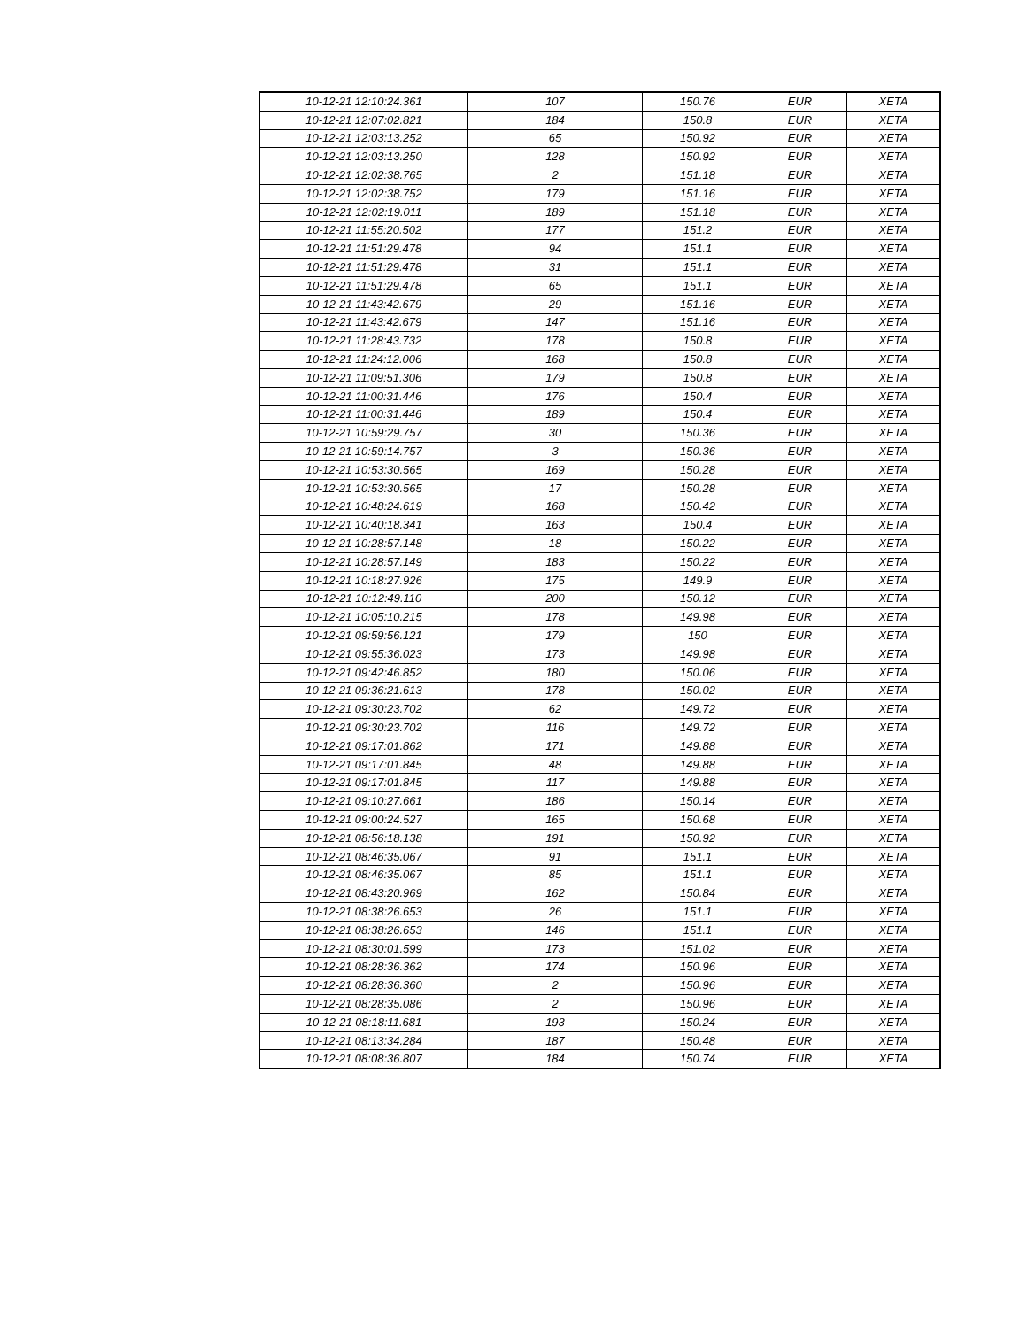| 10-12-21 12:10:24.361 | 107 | 150.76 | EUR | XETA |
| 10-12-21 12:07:02.821 | 184 | 150.8 | EUR | XETA |
| 10-12-21 12:03:13.252 | 65 | 150.92 | EUR | XETA |
| 10-12-21 12:03:13.250 | 128 | 150.92 | EUR | XETA |
| 10-12-21 12:02:38.765 | 2 | 151.18 | EUR | XETA |
| 10-12-21 12:02:38.752 | 179 | 151.16 | EUR | XETA |
| 10-12-21 12:02:19.011 | 189 | 151.18 | EUR | XETA |
| 10-12-21 11:55:20.502 | 177 | 151.2 | EUR | XETA |
| 10-12-21 11:51:29.478 | 94 | 151.1 | EUR | XETA |
| 10-12-21 11:51:29.478 | 31 | 151.1 | EUR | XETA |
| 10-12-21 11:51:29.478 | 65 | 151.1 | EUR | XETA |
| 10-12-21 11:43:42.679 | 29 | 151.16 | EUR | XETA |
| 10-12-21 11:43:42.679 | 147 | 151.16 | EUR | XETA |
| 10-12-21 11:28:43.732 | 178 | 150.8 | EUR | XETA |
| 10-12-21 11:24:12.006 | 168 | 150.8 | EUR | XETA |
| 10-12-21 11:09:51.306 | 179 | 150.8 | EUR | XETA |
| 10-12-21 11:00:31.446 | 176 | 150.4 | EUR | XETA |
| 10-12-21 11:00:31.446 | 189 | 150.4 | EUR | XETA |
| 10-12-21 10:59:29.757 | 30 | 150.36 | EUR | XETA |
| 10-12-21 10:59:14.757 | 3 | 150.36 | EUR | XETA |
| 10-12-21 10:53:30.565 | 169 | 150.28 | EUR | XETA |
| 10-12-21 10:53:30.565 | 17 | 150.28 | EUR | XETA |
| 10-12-21 10:48:24.619 | 168 | 150.42 | EUR | XETA |
| 10-12-21 10:40:18.341 | 163 | 150.4 | EUR | XETA |
| 10-12-21 10:28:57.148 | 18 | 150.22 | EUR | XETA |
| 10-12-21 10:28:57.149 | 183 | 150.22 | EUR | XETA |
| 10-12-21 10:18:27.926 | 175 | 149.9 | EUR | XETA |
| 10-12-21 10:12:49.110 | 200 | 150.12 | EUR | XETA |
| 10-12-21 10:05:10.215 | 178 | 149.98 | EUR | XETA |
| 10-12-21 09:59:56.121 | 179 | 150 | EUR | XETA |
| 10-12-21 09:55:36.023 | 173 | 149.98 | EUR | XETA |
| 10-12-21 09:42:46.852 | 180 | 150.06 | EUR | XETA |
| 10-12-21 09:36:21.613 | 178 | 150.02 | EUR | XETA |
| 10-12-21 09:30:23.702 | 62 | 149.72 | EUR | XETA |
| 10-12-21 09:30:23.702 | 116 | 149.72 | EUR | XETA |
| 10-12-21 09:17:01.862 | 171 | 149.88 | EUR | XETA |
| 10-12-21 09:17:01.845 | 48 | 149.88 | EUR | XETA |
| 10-12-21 09:17:01.845 | 117 | 149.88 | EUR | XETA |
| 10-12-21 09:10:27.661 | 186 | 150.14 | EUR | XETA |
| 10-12-21 09:00:24.527 | 165 | 150.68 | EUR | XETA |
| 10-12-21 08:56:18.138 | 191 | 150.92 | EUR | XETA |
| 10-12-21 08:46:35.067 | 91 | 151.1 | EUR | XETA |
| 10-12-21 08:46:35.067 | 85 | 151.1 | EUR | XETA |
| 10-12-21 08:43:20.969 | 162 | 150.84 | EUR | XETA |
| 10-12-21 08:38:26.653 | 26 | 151.1 | EUR | XETA |
| 10-12-21 08:38:26.653 | 146 | 151.1 | EUR | XETA |
| 10-12-21 08:30:01.599 | 173 | 151.02 | EUR | XETA |
| 10-12-21 08:28:36.362 | 174 | 150.96 | EUR | XETA |
| 10-12-21 08:28:36.360 | 2 | 150.96 | EUR | XETA |
| 10-12-21 08:28:35.086 | 2 | 150.96 | EUR | XETA |
| 10-12-21 08:18:11.681 | 193 | 150.24 | EUR | XETA |
| 10-12-21 08:13:34.284 | 187 | 150.48 | EUR | XETA |
| 10-12-21 08:08:36.807 | 184 | 150.74 | EUR | XETA |